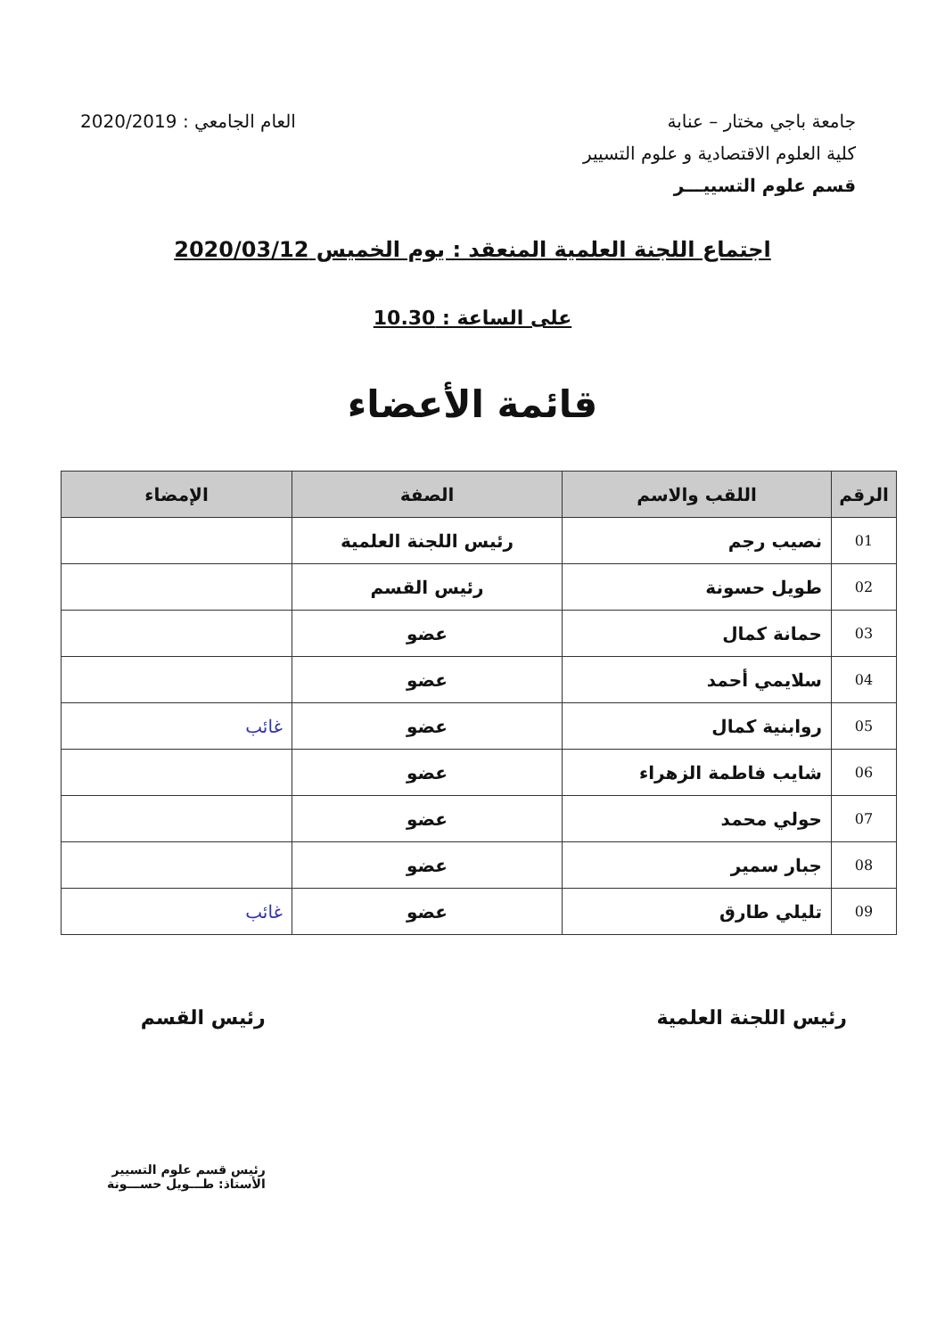جامعة باجي مختار – عنابة
كلية العلوم الاقتصادية و علوم التسيير
قسم علوم التسييـــر
العام الجامعي : 2020/2019
اجتماع اللجنة العلمية المنعقد : يوم الخميس 2020/03/12
على الساعة : 10.30
قائمة الأعضاء
| الرقم | اللقب والاسم | الصفة | الإمضاء |
| --- | --- | --- | --- |
| 01 | نصيب رجم | رئيس اللجنة العلمية | |
| 02 | طويل حسونة | رئيس القسم | |
| 03 | حمانة كمال | عضو | |
| 04 | سلايمي أحمد | عضو | |
| 05 | روابنية كمال | عضو | غائب |
| 06 | شايب فاطمة الزهراء | عضو | |
| 07 | حولي محمد | عضو | |
| 08 | جبار سمير | عضو | |
| 09 | تليلي طارق | عضو | غائب |
رئيس اللجنة العلمية رئيس القسم
رئيس قسم علوم التسيير
الأستاذ: طـــويل حســـونة